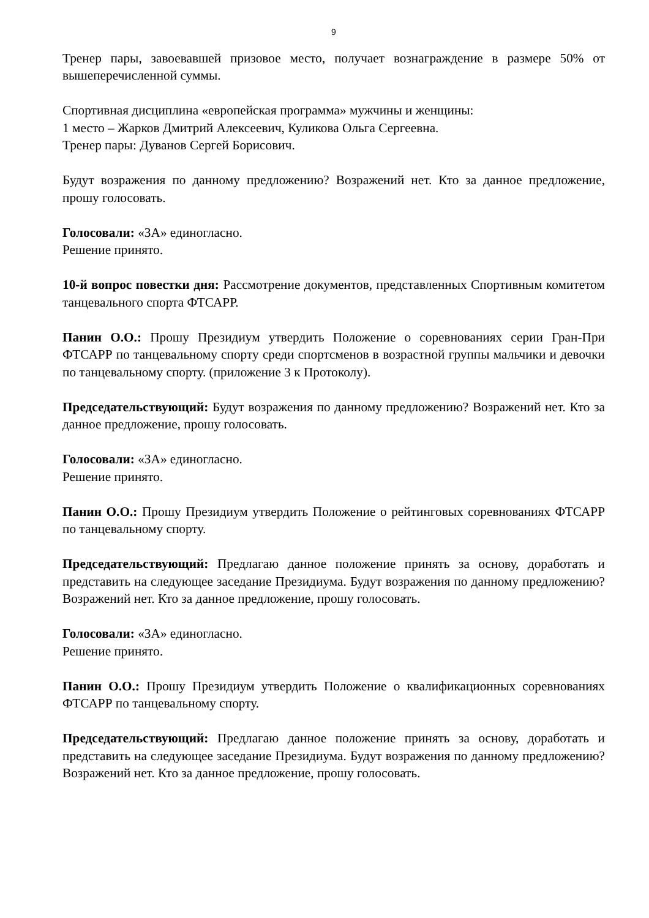9
Тренер пары, завоевавшей призовое место, получает вознаграждение в размере 50% от вышеперечисленной суммы.
Спортивная дисциплина «европейская программа» мужчины и женщины:
1 место – Жарков Дмитрий Алексеевич, Куликова Ольга Сергеевна.
Тренер пары: Дуванов Сергей Борисович.
Будут возражения по данному предложению? Возражений нет. Кто за данное предложение, прошу голосовать.
Голосовали: «ЗА» единогласно.
Решение принято.
10-й вопрос повестки дня: Рассмотрение документов, представленных Спортивным комитетом танцевального спорта ФТСАРР.
Панин О.О.: Прошу Президиум утвердить Положение о соревнованиях серии Гран-При ФТСАРР по танцевальному спорту среди спортсменов в возрастной группы мальчики и девочки по танцевальному спорту. (приложение 3 к Протоколу).
Председательствующий: Будут возражения по данному предложению? Возражений нет. Кто за данное предложение, прошу голосовать.
Голосовали: «ЗА» единогласно.
Решение принято.
Панин О.О.: Прошу Президиум утвердить Положение о рейтинговых соревнованиях ФТСАРР по танцевальному спорту.
Председательствующий: Предлагаю данное положение принять за основу, доработать и представить на следующее заседание Президиума. Будут возражения по данному предложению? Возражений нет. Кто за данное предложение, прошу голосовать.
Голосовали: «ЗА» единогласно.
Решение принято.
Панин О.О.: Прошу Президиум утвердить Положение о квалификационных соревнованиях ФТСАРР по танцевальному спорту.
Председательствующий: Предлагаю данное положение принять за основу, доработать и представить на следующее заседание Президиума. Будут возражения по данному предложению? Возражений нет. Кто за данное предложение, прошу голосовать.